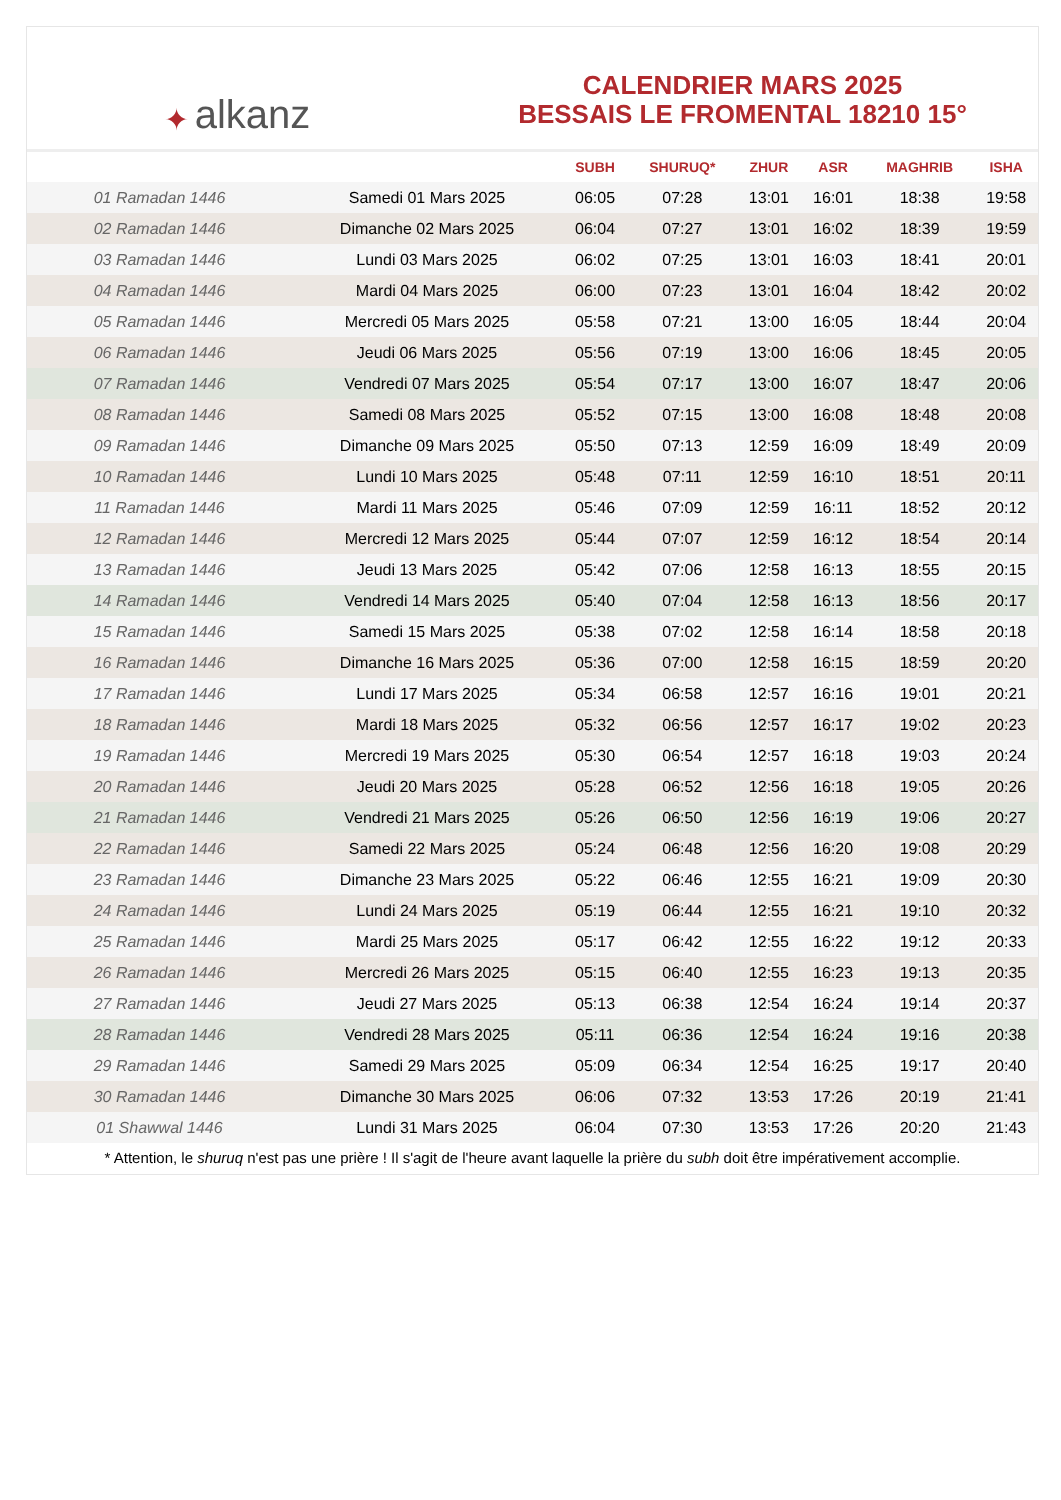✦ alkanz
CALENDRIER MARS 2025
BESSAIS LE FROMENTAL 18210 15°
| | | SUBH | SHURUQ* | ZHUR | ASR | MAGHRIB | ISHA |
| --- | --- | --- | --- | --- | --- | --- | --- |
| 01 Ramadan 1446 | Samedi 01 Mars 2025 | 06:05 | 07:28 | 13:01 | 16:01 | 18:38 | 19:58 |
| 02 Ramadan 1446 | Dimanche 02 Mars 2025 | 06:04 | 07:27 | 13:01 | 16:02 | 18:39 | 19:59 |
| 03 Ramadan 1446 | Lundi 03 Mars 2025 | 06:02 | 07:25 | 13:01 | 16:03 | 18:41 | 20:01 |
| 04 Ramadan 1446 | Mardi 04 Mars 2025 | 06:00 | 07:23 | 13:01 | 16:04 | 18:42 | 20:02 |
| 05 Ramadan 1446 | Mercredi 05 Mars 2025 | 05:58 | 07:21 | 13:00 | 16:05 | 18:44 | 20:04 |
| 06 Ramadan 1446 | Jeudi 06 Mars 2025 | 05:56 | 07:19 | 13:00 | 16:06 | 18:45 | 20:05 |
| 07 Ramadan 1446 | Vendredi 07 Mars 2025 | 05:54 | 07:17 | 13:00 | 16:07 | 18:47 | 20:06 |
| 08 Ramadan 1446 | Samedi 08 Mars 2025 | 05:52 | 07:15 | 13:00 | 16:08 | 18:48 | 20:08 |
| 09 Ramadan 1446 | Dimanche 09 Mars 2025 | 05:50 | 07:13 | 12:59 | 16:09 | 18:49 | 20:09 |
| 10 Ramadan 1446 | Lundi 10 Mars 2025 | 05:48 | 07:11 | 12:59 | 16:10 | 18:51 | 20:11 |
| 11 Ramadan 1446 | Mardi 11 Mars 2025 | 05:46 | 07:09 | 12:59 | 16:11 | 18:52 | 20:12 |
| 12 Ramadan 1446 | Mercredi 12 Mars 2025 | 05:44 | 07:07 | 12:59 | 16:12 | 18:54 | 20:14 |
| 13 Ramadan 1446 | Jeudi 13 Mars 2025 | 05:42 | 07:06 | 12:58 | 16:13 | 18:55 | 20:15 |
| 14 Ramadan 1446 | Vendredi 14 Mars 2025 | 05:40 | 07:04 | 12:58 | 16:13 | 18:56 | 20:17 |
| 15 Ramadan 1446 | Samedi 15 Mars 2025 | 05:38 | 07:02 | 12:58 | 16:14 | 18:58 | 20:18 |
| 16 Ramadan 1446 | Dimanche 16 Mars 2025 | 05:36 | 07:00 | 12:58 | 16:15 | 18:59 | 20:20 |
| 17 Ramadan 1446 | Lundi 17 Mars 2025 | 05:34 | 06:58 | 12:57 | 16:16 | 19:01 | 20:21 |
| 18 Ramadan 1446 | Mardi 18 Mars 2025 | 05:32 | 06:56 | 12:57 | 16:17 | 19:02 | 20:23 |
| 19 Ramadan 1446 | Mercredi 19 Mars 2025 | 05:30 | 06:54 | 12:57 | 16:18 | 19:03 | 20:24 |
| 20 Ramadan 1446 | Jeudi 20 Mars 2025 | 05:28 | 06:52 | 12:56 | 16:18 | 19:05 | 20:26 |
| 21 Ramadan 1446 | Vendredi 21 Mars 2025 | 05:26 | 06:50 | 12:56 | 16:19 | 19:06 | 20:27 |
| 22 Ramadan 1446 | Samedi 22 Mars 2025 | 05:24 | 06:48 | 12:56 | 16:20 | 19:08 | 20:29 |
| 23 Ramadan 1446 | Dimanche 23 Mars 2025 | 05:22 | 06:46 | 12:55 | 16:21 | 19:09 | 20:30 |
| 24 Ramadan 1446 | Lundi 24 Mars 2025 | 05:19 | 06:44 | 12:55 | 16:21 | 19:10 | 20:32 |
| 25 Ramadan 1446 | Mardi 25 Mars 2025 | 05:17 | 06:42 | 12:55 | 16:22 | 19:12 | 20:33 |
| 26 Ramadan 1446 | Mercredi 26 Mars 2025 | 05:15 | 06:40 | 12:55 | 16:23 | 19:13 | 20:35 |
| 27 Ramadan 1446 | Jeudi 27 Mars 2025 | 05:13 | 06:38 | 12:54 | 16:24 | 19:14 | 20:37 |
| 28 Ramadan 1446 | Vendredi 28 Mars 2025 | 05:11 | 06:36 | 12:54 | 16:24 | 19:16 | 20:38 |
| 29 Ramadan 1446 | Samedi 29 Mars 2025 | 05:09 | 06:34 | 12:54 | 16:25 | 19:17 | 20:40 |
| 30 Ramadan 1446 | Dimanche 30 Mars 2025 | 06:06 | 07:32 | 13:53 | 17:26 | 20:19 | 21:41 |
| 01 Shawwal 1446 | Lundi 31 Mars 2025 | 06:04 | 07:30 | 13:53 | 17:26 | 20:20 | 21:43 |
* Attention, le shuruq n'est pas une prière ! Il s'agit de l'heure avant laquelle la prière du subh doit être impérativement accomplie.